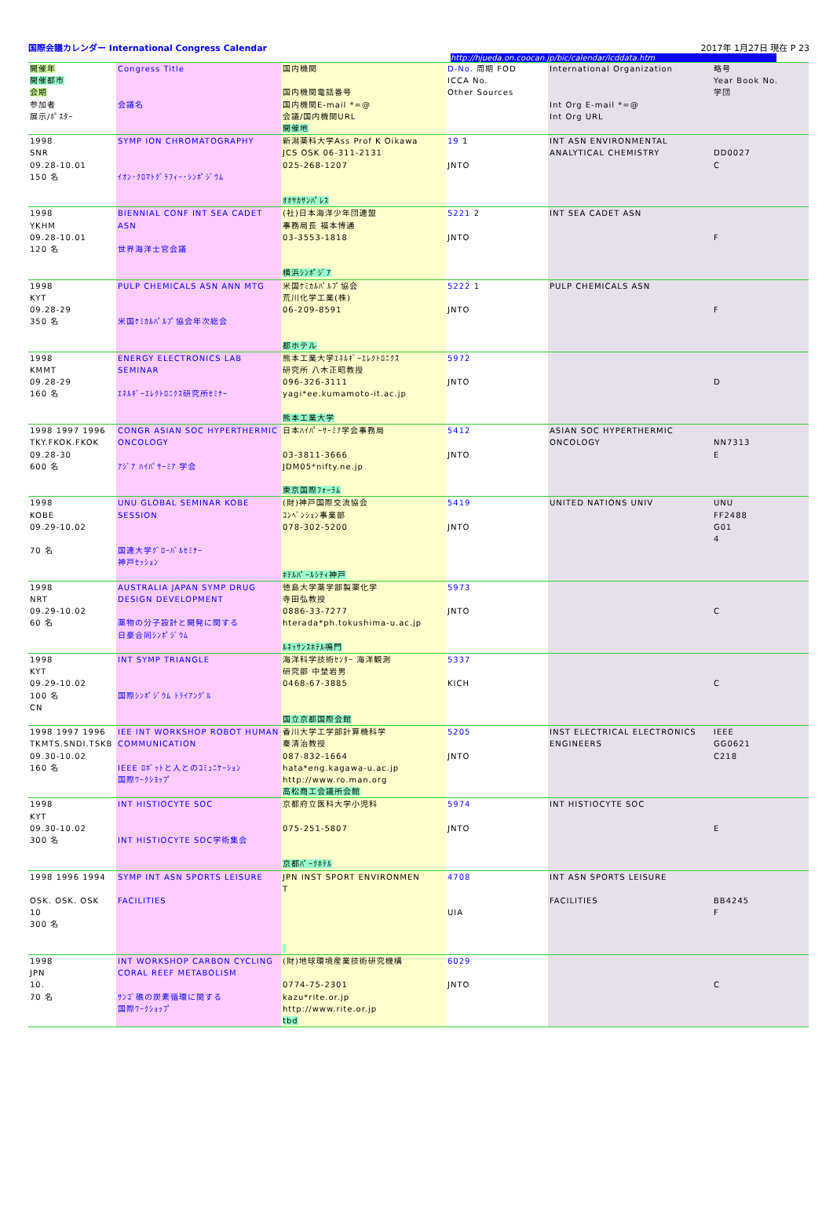国際会議カレンダー International Congress Calendar 2017年 1月27日 現在 P 23
http://hjueda.on.coocan.jp/bic/calendar/icddata.htm
| 開催年 開催都市 会期 参加者 展示/ﾎﾟｽﾀｰ | Congress Title 会議名 | 国内機関 国内機関電話番号 国内機関E-mail *=@ 会議/国内機関URL 開催地 | D-No. 周期 FOD ICCA No. Other Sources | International Organization Int Org E-mail *=@ Int Org URL | 略号 Year Book No. 学団 |
| 1998 SNR 09.28-10.01 150 名 | SYMP ION CHROMATOGRAPHY ｲｵﾝ･ｸﾛﾏﾄｸﾞﾗﾌｨｰ･ｼﾝﾎﾟｼﾞｳﾑ | 新潟薬科大学Ass Prof K Oikawa JCS OSK 06-311-2131 025-268-1207 ｵｵｻｶｻﾝﾊﾟﾚｽ | 19 1 JNTO | INT ASN ENVIRONMENTAL ANALYTICAL CHEMISTRY | DD0027 C |
| 1998 YKHM 09.28-10.01 120 名 | BIENNIAL CONF INT SEA CADET ASN 世界海洋士官会議 | (社)日本海洋少年団連盟 事務局長 福本博通 03-3553-1818 横浜ｼﾝﾎﾟｼﾞｱ | 5221 2 JNTO | INT SEA CADET ASN | F |
| 1998 KYT 09.28-29 350 名 | PULP CHEMICALS ASN ANN MTG 米国ｹﾐｶﾙﾊﾟﾙﾌﾟ協会年次総会 | 米国ｹﾐｶﾙﾊﾟﾙﾌﾟ協会 荒川化学工業(株) 06-209-8591 都ホテル | 5222 1 JNTO | PULP CHEMICALS ASN | F |
| 1998 KMMT 09.28-29 160 名 | ENERGY ELECTRONICS LAB SEMINAR ｴﾈﾙｷﾞｰｴﾚｸﾄﾛﾆｸｽ研究所ｾﾐﾅｰ | 熊本工業大学ｴﾈﾙｷﾞｰｴﾚｸﾄﾛﾆｸｽ 研究所 八木正昭教授 096-326-3111 yagi*ee.kumamoto-it.ac.jp 熊本工業大学 | 5972 JNTO | | D |
| 1998 1997 1996 TKY.FKOK.FKOK 09.28-30 600 名 | CONGR ASIAN SOC HYPERTHERMIC ONCOLOGY ｱｼﾞｱ ﾊｲﾊﾟｻｰﾐｱ 学会 | 日本ﾊｲﾊﾟｰｻｰﾐｱ学会事務局 03-3811-3666 JDM05*nifty.ne.jp 東京国際ﾌｫｰﾗﾑ | 5412 JNTO | ASIAN SOC HYPERTHERMIC ONCOLOGY | NN7313 E |
| 1998 KOBE 09.29-10.02 70 名 | UNU GLOBAL SEMINAR KOBE SESSION 国連大学ｸﾞﾛｰﾊﾞﾙｾﾐﾅｰ 神戸ｾｯｼｮﾝ | (財)神戸国際交流協会 ｺﾝﾍﾞﾝｼｮﾝ事業部 078-302-5200 ﾎﾃﾙﾊﾟｰﾙｼﾃｨ神戸 | 5419 JNTO | UNITED NATIONS UNIV | UNU FF2488 G01 4 |
| 1998 NRT 09.29-10.02 60 名 | AUSTRALIA JAPAN SYMP DRUG DESIGN DEVELOPMENT 薬物の分子設計と開発に関する 日豪合同ｼﾝﾎﾟｼﾞｳﾑ | 徳島大学薬学部製薬化学 寺田弘教授 0886-33-7277 hterada*ph.tokushima-u.ac.jp ﾙﾈｯｻﾝｽﾎﾃﾙ鳴門 | 5973 JNTO | | C |
| 1998 KYT 09.29-10.02 100 名 CN | INT SYMP TRIANGLE 国際ｼﾝﾎﾟｼﾞｳﾑ ﾄﾗｲｱﾝｸﾞﾙ | 海洋科学技術ｾﾝﾀｰ 海洋観測 研究部 中埜岩男 0468-67-3885 国立京都国際会館 | 5337 KICH | | C |
| 1998 1997 1996 TKMTS.SNDI.TSKB 09.30-10.02 160 名 | IEE INT WORKSHOP ROBOT HUMAN COMMUNICATION IEEE ﾛﾎﾞｯﾄと人とのｺﾐｭﾆｹｰｼｮﾝ 国際ﾜｰｸｼﾖｯﾌﾟ | 香川大学工学部計算機科学 秦清治教授 087-832-1664 hata*eng.kagawa-u.ac.jp http://www.ro.man.org 高松商工会議所会館 | 5205 JNTO | INST ELECTRICAL ELECTRONICS ENGINEERS | IEEE GG0621 C218 |
| 1998 KYT 09.30-10.02 300 名 | INT HISTIOCYTE SOC INT HISTIOCYTE SOC学術集会 | 京都府立医科大学小児科 075-251-5807 京都ﾊﾟｰｸﾎﾃﾙ | 5974 JNTO | INT HISTIOCYTE SOC | E |
| 1998 1996 1994 OSK. OSK. OSK 10 300 名 | SYMP INT ASN SPORTS LEISURE FACILITIES | JPN INST SPORT ENVIRONMEN T | 4708 UIA | INT ASN SPORTS LEISURE FACILITIES | BB4245 F |
| 1998 JPN 10. 70 名 | INT WORKSHOP CARBON CYCLING CORAL REEF METABOLISM ｻﾝｺﾞ礁の炭素循環に関する 国際ﾜｰｸｼｮｯﾌﾟ | (財)地球環境産業技術研究機構 0774-75-2301 kazu*rite.or.jp http://www.rite.or.jp tbd | 6029 JNTO | | C |